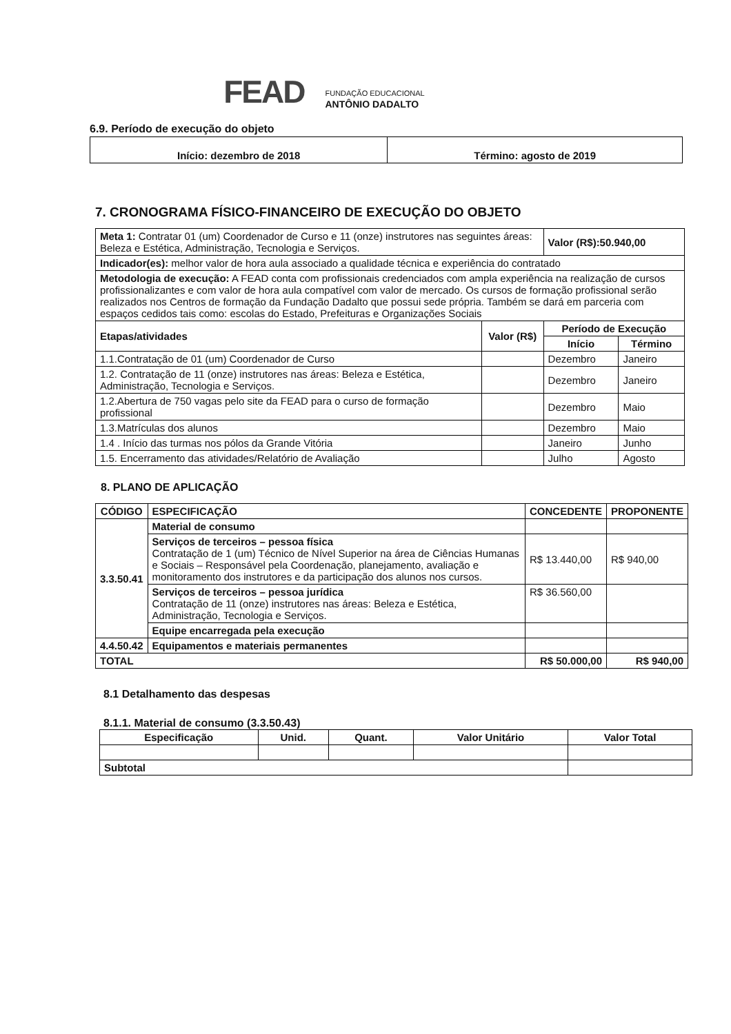FEAD
FUNDAÇÃO EDUCACIONAL
ANTÔNIO DADALTO
6.9. Período de execução do objeto
| Início: dezembro de 2018 | Término: agosto de 2019 |
7. CRONOGRAMA FÍSICO-FINANCEIRO DE EXECUÇÃO DO OBJETO
| Meta 1: Contratar 01 (um) Coordenador de Curso e 11 (onze) instrutores nas seguintes áreas: Beleza e Estética, Administração, Tecnologia e Serviços. | | Valor (R$):50.940,00 | |
| Indicador(es): melhor valor de hora aula associado a qualidade técnica e experiência do contratado | | | |
| Metodologia de execução: A FEAD conta com profissionais credenciados com ampla experiência na realização de cursos profissionalizantes e com valor de hora aula compatível com valor de mercado. Os cursos de formação profissional serão realizados nos Centros de formação da Fundação Dadalto que possui sede própria. Também se dará em parceria com espaços cedidos tais como: escolas do Estado, Prefeituras e Organizações Sociais | | | |
| Etapas/atividades | Valor (R$) | Período de Execução | |
| | | Início | Término |
| 1.1.Contratação de 01 (um) Coordenador de Curso | | Dezembro | Janeiro |
| 1.2. Contratação de 11 (onze) instrutores nas áreas: Beleza e Estética, Administração, Tecnologia e Serviços. | | Dezembro | Janeiro |
| 1.2.Abertura de 750 vagas pelo site da FEAD para o curso de formação profissional | | Dezembro | Maio |
| 1.3.Matrículas dos alunos | | Dezembro | Maio |
| 1.4 . Início das turmas nos pólos da Grande Vitória | | Janeiro | Junho |
| 1.5. Encerramento das atividades/Relatório de Avaliação | | Julho | Agosto |
8. PLANO DE APLICAÇÃO
| CÓDIGO | ESPECIFICAÇÃO | CONCEDENTE | PROPONENTE |
| --- | --- | --- | --- |
| 3.3.50.41 | Material de consumo | | |
| | Serviços de terceiros – pessoa física Contratação de 1 (um) Técnico de Nível Superior na área de Ciências Humanas e Sociais – Responsável pela Coordenação, planejamento, avaliação e monitoramento dos instrutores e da participação dos alunos nos cursos. | R$ 13.440,00 | R$ 940,00 |
| | Serviços de terceiros – pessoa jurídica Contratação de 11 (onze) instrutores nas áreas: Beleza e Estética, Administração, Tecnologia e Serviços. | R$ 36.560,00 | |
| | Equipe encarregada pela execução | | |
| 4.4.50.42 | Equipamentos e materiais permanentes | | |
| TOTAL | | R$ 50.000,00 | R$ 940,00 |
8.1 Detalhamento das despesas
8.1.1. Material de consumo (3.3.50.43)
| Especificação | Unid. | Quant. | Valor Unitário | Valor Total |
| --- | --- | --- | --- | --- |
| Subtotal | | | | |